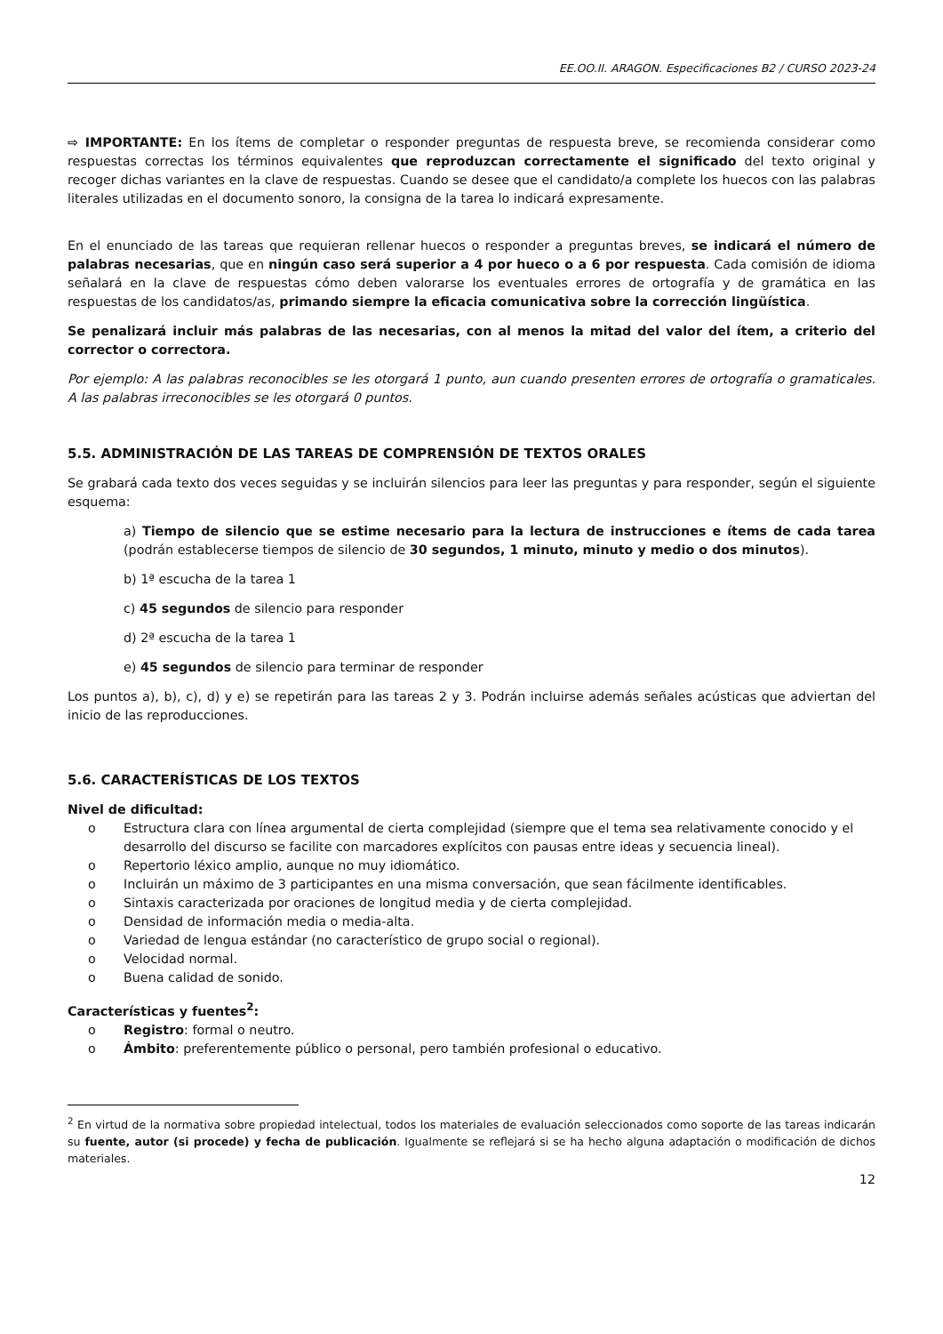EE.OO.II. ARAGON. Especificaciones B2 / CURSO 2023-24
⇨ IMPORTANTE: En los ítems de completar o responder preguntas de respuesta breve, se recomienda considerar como respuestas correctas los términos equivalentes que reproduzcan correctamente el significado del texto original y recoger dichas variantes en la clave de respuestas. Cuando se desee que el candidato/a complete los huecos con las palabras literales utilizadas en el documento sonoro, la consigna de la tarea lo indicará expresamente.
En el enunciado de las tareas que requieran rellenar huecos o responder a preguntas breves, se indicará el número de palabras necesarias, que en ningún caso será superior a 4 por hueco o a 6 por respuesta. Cada comisión de idioma señalará en la clave de respuestas cómo deben valorarse los eventuales errores de ortografía y de gramática en las respuestas de los candidatos/as, primando siempre la eficacia comunicativa sobre la corrección lingüística.
Se penalizará incluir más palabras de las necesarias, con al menos la mitad del valor del ítem, a criterio del corrector o correctora.
Por ejemplo: A las palabras reconocibles se les otorgará 1 punto, aun cuando presenten errores de ortografía o gramaticales. A las palabras irreconocibles se les otorgará 0 puntos.
5.5. ADMINISTRACIÓN DE LAS TAREAS DE COMPRENSIÓN DE TEXTOS ORALES
Se grabará cada texto dos veces seguidas y se incluirán silencios para leer las preguntas y para responder, según el siguiente esquema:
a) Tiempo de silencio que se estime necesario para la lectura de instrucciones e ítems de cada tarea (podrán establecerse tiempos de silencio de 30 segundos, 1 minuto, minuto y medio o dos minutos).
b) 1ª escucha de la tarea 1
c) 45 segundos de silencio para responder
d) 2ª escucha de la tarea 1
e) 45 segundos de silencio para terminar de responder
Los puntos a), b), c), d) y e) se repetirán para las tareas 2 y 3. Podrán incluirse además señales acústicas que adviertan del inicio de las reproducciones.
5.6. CARACTERÍSTICAS DE LOS TEXTOS
Nivel de dificultad:
o Estructura clara con línea argumental de cierta complejidad (siempre que el tema sea relativamente conocido y el desarrollo del discurso se facilite con marcadores explícitos con pausas entre ideas y secuencia lineal).
o Repertorio léxico amplio, aunque no muy idiomático.
o Incluirán un máximo de 3 participantes en una misma conversación, que sean fácilmente identificables.
o Sintaxis caracterizada por oraciones de longitud media y de cierta complejidad.
o Densidad de información media o media-alta.
o Variedad de lengua estándar (no característico de grupo social o regional).
o Velocidad normal.
o Buena calidad de sonido.
Características y fuentes<sup>2</sup>:
o Registro: formal o neutro.
o Ámbito: preferentemente público o personal, pero también profesional o educativo.
<sup>2</sup> En virtud de la normativa sobre propiedad intelectual, todos los materiales de evaluación seleccionados como soporte de las tareas indicarán su fuente, autor (si procede) y fecha de publicación. Igualmente se reflejará si se ha hecho alguna adaptación o modificación de dichos materiales.
12